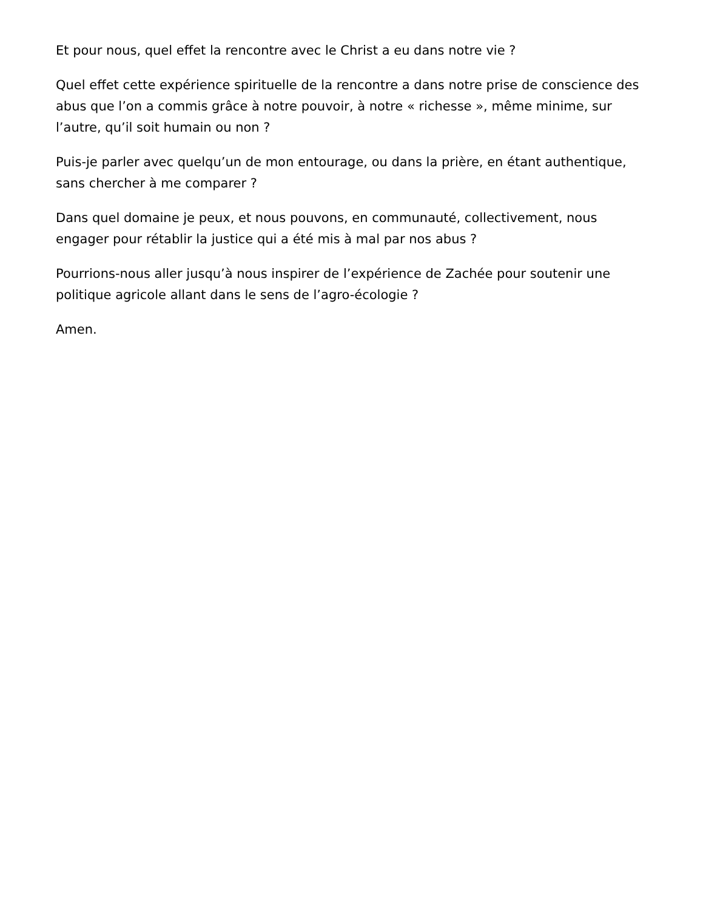Et pour nous, quel effet la rencontre avec le Christ a eu dans notre vie ?
Quel effet cette expérience spirituelle de la rencontre a dans notre prise de conscience des abus que l’on a commis grâce à notre pouvoir, à notre « richesse », même minime, sur l’autre, qu’il soit humain ou non ?
Puis-je parler avec quelqu’un de mon entourage, ou dans la prière, en étant authentique, sans chercher à me comparer ?
Dans quel domaine je peux, et nous pouvons, en communauté, collectivement, nous engager pour rétablir la justice qui a été mis à mal par nos abus ?
Pourrions-nous aller jusqu’à nous inspirer de l’expérience de Zachée pour soutenir une politique agricole allant dans le sens de l’agro-écologie ?
Amen.